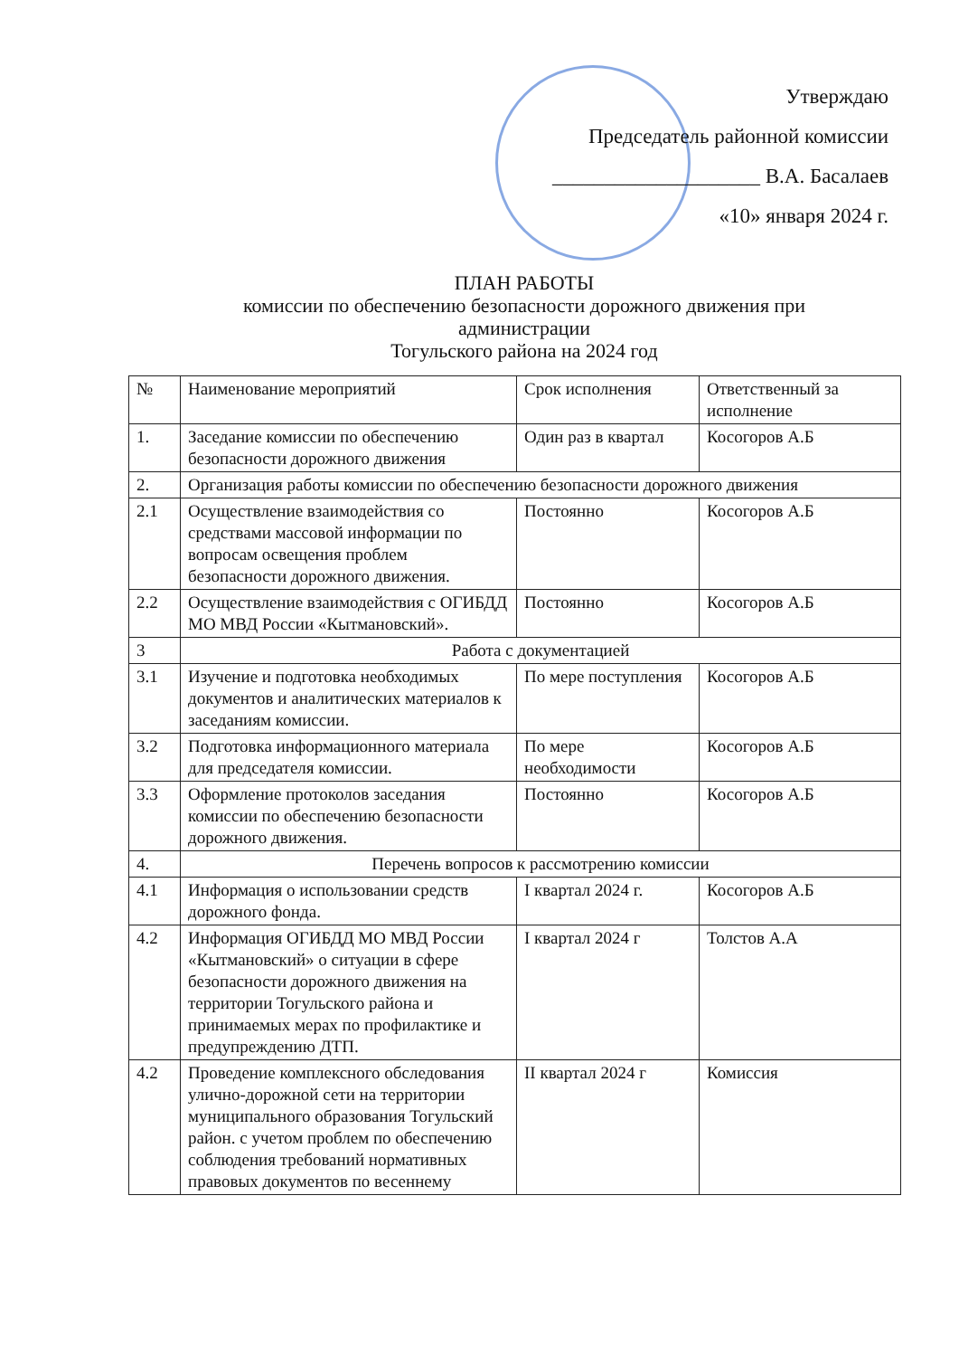Утверждаю
Председатель районной комиссии
____________________ В.А. Басалаев
«10» января 2024 г.
ПЛАН РАБОТЫ
комиссии по обеспечению безопасности дорожного движения при администрации
Тогульского района на 2024 год
| № | Наименование мероприятий | Срок исполнения | Ответственный за исполнение |
| 1. | Заседание комиссии по обеспечению безопасности дорожного движения | Один раз в квартал | Косогоров А.Б |
| 2. | Организация работы комиссии по обеспечению безопасности дорожного движения | | |
| 2.1 | Осуществление взаимодействия со средствами массовой информации по вопросам освещения проблем безопасности дорожного движения. | Постоянно | Косогоров А.Б |
| 2.2 | Осуществление взаимодействия с ОГИБДД МО МВД России «Кытмановский». | Постоянно | Косогоров А.Б |
| 3 | Работа с документацией | | |
| 3.1 | Изучение и подготовка необходимых документов и аналитических материалов к заседаниям комиссии. | По мере поступления | Косогоров А.Б |
| 3.2 | Подготовка информационного материала для председателя комиссии. | По мере необходимости | Косогоров А.Б |
| 3.3 | Оформление протоколов заседания комиссии по обеспечению безопасности дорожного движения. | Постоянно | Косогоров А.Б |
| 4. | Перечень вопросов к рассмотрению комиссии | | |
| 4.1 | Информация о использовании средств дорожного фонда. | I квартал 2024 г. | Косогоров А.Б |
| 4.2 | Информация ОГИБДД МО МВД России «Кытмановский» о ситуации в сфере безопасности дорожного движения на территории Тогульского района и принимаемых мерах по профилактике и предупреждению ДТП. | I квартал 2024 г | Толстов А.А |
| 4.2 | Проведение комплексного обследования улично-дорожной сети на территории муниципального образования Тогульский район. с учетом проблем по обеспечению соблюдения требований нормативных правовых документов по весеннему | II квартал 2024 г | Комиссия |